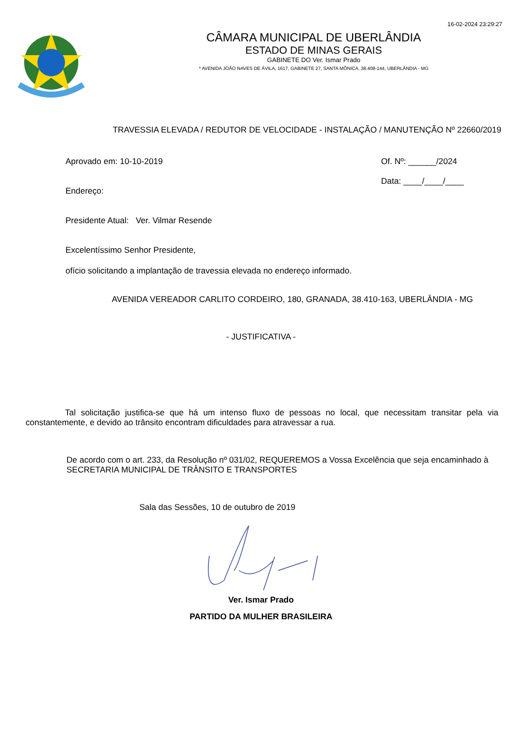16-02-2024 23:29:27
CÂMARA MUNICIPAL DE UBERLÂNDIA
ESTADO DE MINAS GERAIS
GABINETE DO Ver. Ismar Prado
* AVENIDA JOÃO NAVES DE ÁVILA, 1617, GABINETE 27, SANTA MÔNICA, 38.408-144, UBERLÂNDIA - MG
TRAVESSIA ELEVADA / REDUTOR DE VELOCIDADE - INSTALAÇÃO / MANUTENÇÃO Nº 22660/2019
Aprovado em: 10-10-2019
Endereço:
Of. Nº: ______/2024
Data: ____/____/____
Presidente Atual: Ver. Vilmar Resende
Excelentíssimo Senhor Presidente,
ofício solicitando a implantação de travessia elevada no endereço informado.
AVENIDA VEREADOR CARLITO CORDEIRO, 180, GRANADA, 38.410-163, UBERLÂNDIA - MG
- JUSTIFICATIVA -
Tal solicitação justifica-se que há um intenso fluxo de pessoas no local, que necessitam transitar pela via constantemente, e devido ao trânsito encontram dificuldades para atravessar a rua.
De acordo com o art. 233, da Resolução nº 031/02, REQUEREMOS a Vossa Excelência que seja encaminhado à SECRETARIA MUNICIPAL DE TRÂNSITO E TRANSPORTES
Sala das Sessões, 10 de outubro de 2019
Ver. Ismar Prado
PARTIDO DA MULHER BRASILEIRA